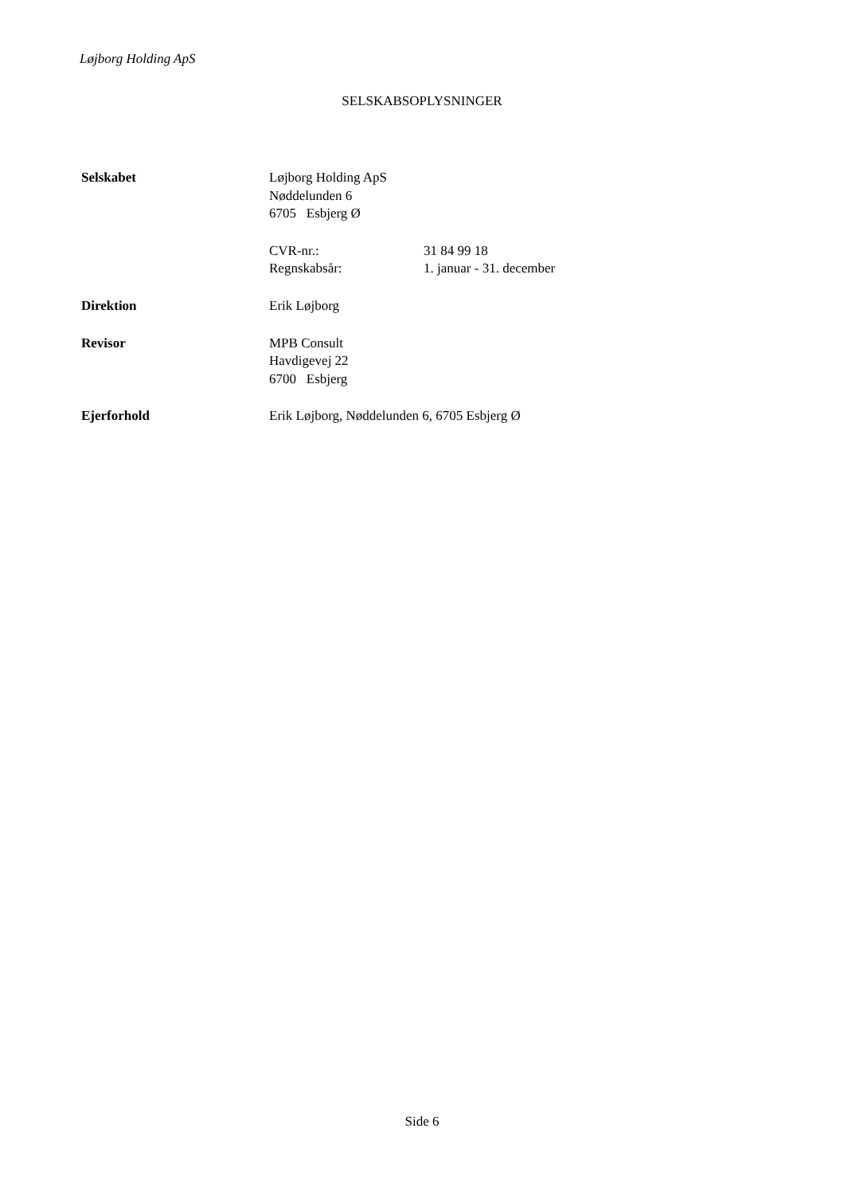Løjborg Holding ApS
SELSKABSOPLYSNINGER
| Selskabet | Løjborg Holding ApS Nøddelunden 6 6705 Esbjerg Ø |
| | / CVR-nr.: / 31 84 99 18 / / Regnskabsår: / 1. januar - 31. december / |
| Direktion | Erik Løjborg |
| Revisor | MPB Consult Havdigevej 22 6700 Esbjerg |
| Ejerforhold | Erik Løjborg, Nøddelunden 6, 6705 Esbjerg Ø |
Side 6